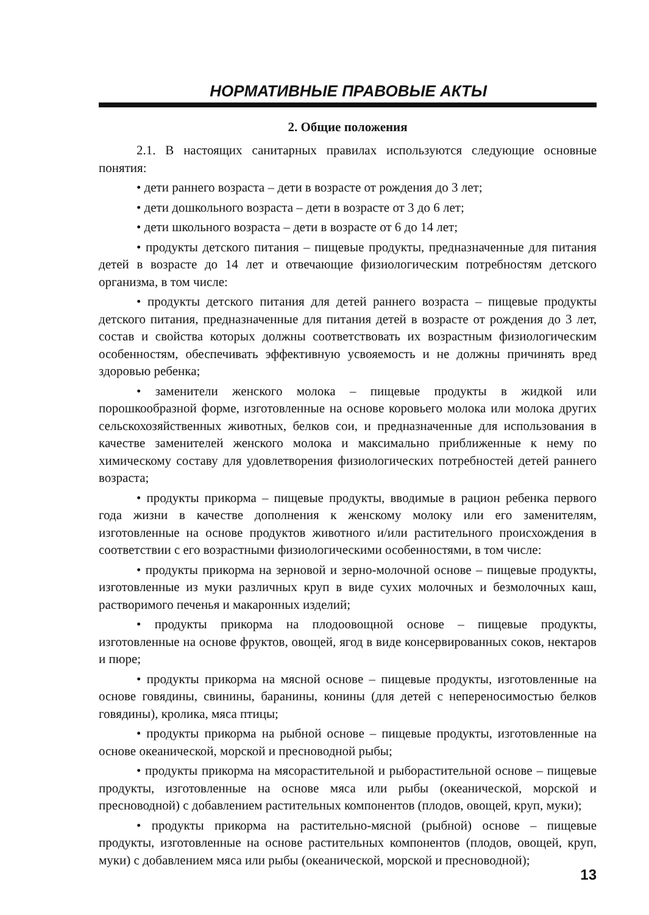НОРМАТИВНЫЕ ПРАВОВЫЕ АКТЫ
2. Общие положения
2.1. В настоящих санитарных правилах используются следующие основные понятия:
• дети раннего возраста – дети в возрасте от рождения до 3 лет;
• дети дошкольного возраста – дети в возрасте от 3 до 6 лет;
• дети школьного возраста – дети в возрасте от 6 до 14 лет;
• продукты детского питания – пищевые продукты, предназначенные для питания детей в возрасте до 14 лет и отвечающие физиологическим потребностям детского организма, в том числе:
• продукты детского питания для детей раннего возраста – пищевые продукты детского питания, предназначенные для питания детей в возрасте от рождения до 3 лет, состав и свойства которых должны соответствовать их возрастным физиологическим особенностям, обеспечивать эффективную усвояемость и не должны причинять вред здоровью ребенка;
• заменители женского молока – пищевые продукты в жидкой или порошкообразной форме, изготовленные на основе коровьего молока или молока других сельскохозяйственных животных, белков сои, и предназначенные для использования в качестве заменителей женского молока и максимально приближенные к нему по химическому составу для удовлетворения физиологических потребностей детей раннего возраста;
• продукты прикорма – пищевые продукты, вводимые в рацион ребенка первого года жизни в качестве дополнения к женскому молоку или его заменителям, изготовленные на основе продуктов животного и/или растительного происхождения в соответствии с его возрастными физиологическими особенностями, в том числе:
• продукты прикорма на зерновой и зерно-молочной основе – пищевые продукты, изготовленные из муки различных круп в виде сухих молочных и безмолочных каш, растворимого печенья и макаронных изделий;
• продукты прикорма на плодоовощной основе – пищевые продукты, изготовленные на основе фруктов, овощей, ягод в виде консервированных соков, нектаров и пюре;
• продукты прикорма на мясной основе – пищевые продукты, изготовленные на основе говядины, свинины, баранины, конины (для детей с непереносимостью белков говядины), кролика, мяса птицы;
• продукты прикорма на рыбной основе – пищевые продукты, изготовленные на основе океанической, морской и пресноводной рыбы;
• продукты прикорма на мясорастительной и рыборастительной основе – пищевые продукты, изготовленные на основе мяса или рыбы (океанической, морской и пресноводной) с добавлением растительных компонентов (плодов, овощей, круп, муки);
• продукты прикорма на растительно-мясной (рыбной) основе – пищевые продукты, изготовленные на основе растительных компонентов (плодов, овощей, круп, муки) с добавлением мяса или рыбы (океанической, морской и пресноводной);
13